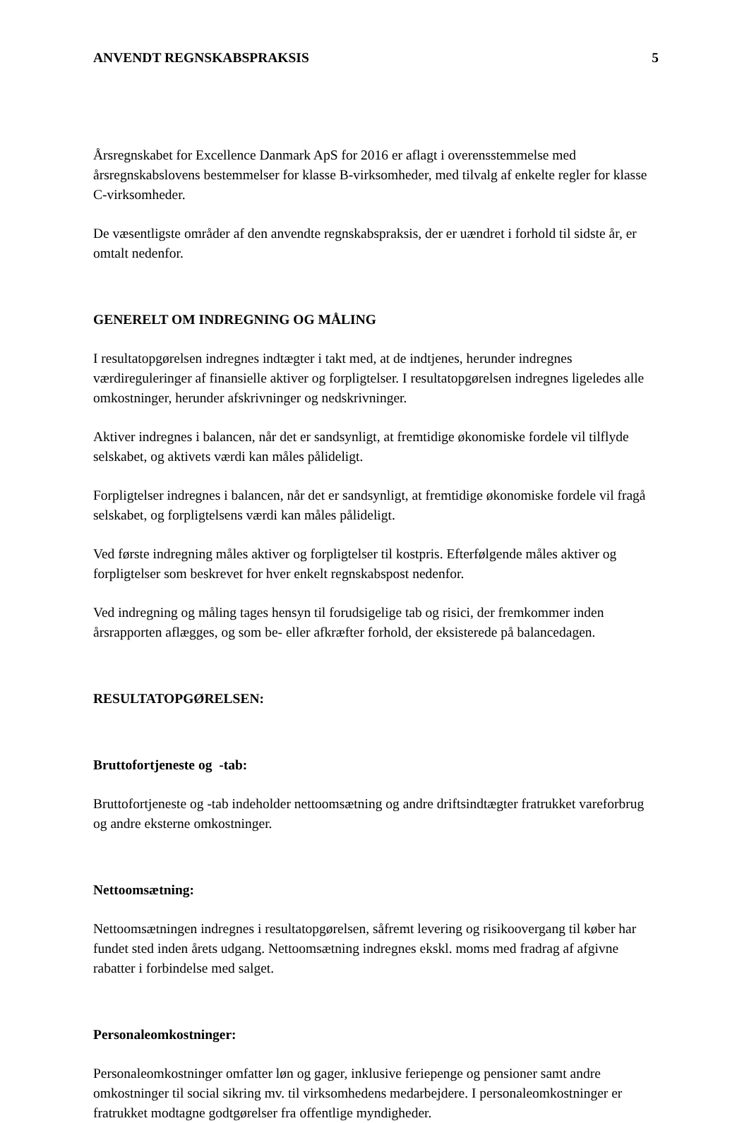ANVENDT REGNSKABSPRAKSIS 5
Årsregnskabet for Excellence Danmark ApS for 2016 er aflagt i overensstemmelse med årsregnskabslovens bestemmelser for klasse B-virksomheder, med tilvalg af enkelte regler for klasse C-virksomheder.
De væsentligste områder af den anvendte regnskabspraksis, der er uændret i forhold til sidste år, er omtalt nedenfor.
GENERELT OM INDREGNING OG MÅLING
I resultatopgørelsen indregnes indtægter i takt med, at de indtjenes, herunder indregnes værdireguleringer af finansielle aktiver og forpligtelser. I resultatopgørelsen indregnes ligeledes alle omkostninger, herunder afskrivninger og nedskrivninger.
Aktiver indregnes i balancen, når det er sandsynligt, at fremtidige økonomiske fordele vil tilflyde selskabet, og aktivets værdi kan måles pålideligt.
Forpligtelser indregnes i balancen, når det er sandsynligt, at fremtidige økonomiske fordele vil fragå selskabet, og forpligtelsens værdi kan måles pålideligt.
Ved første indregning måles aktiver og forpligtelser til kostpris. Efterfølgende måles aktiver og forpligtelser som beskrevet for hver enkelt regnskabspost nedenfor.
Ved indregning og måling tages hensyn til forudsigelige tab og risici, der fremkommer inden årsrapporten aflægges, og som be- eller afkræfter forhold, der eksisterede på balancedagen.
RESULTATOPGØRELSEN:
Bruttofortjeneste og -tab:
Bruttofortjeneste og -tab indeholder nettoomsætning og andre driftsindtægter fratrukket vareforbrug og andre eksterne omkostninger.
Nettoomsætning:
Nettoomsætningen indregnes i resultatopgørelsen, såfremt levering og risikoovergang til køber har fundet sted inden årets udgang. Nettoomsætning indregnes ekskl. moms med fradrag af afgivne rabatter i forbindelse med salget.
Personaleomkostninger:
Personaleomkostninger omfatter løn og gager, inklusive feriepenge og pensioner samt andre omkostninger til social sikring mv. til virksomhedens medarbejdere. I personaleomkostninger er fratrukket modtagne godtgørelser fra offentlige myndigheder.